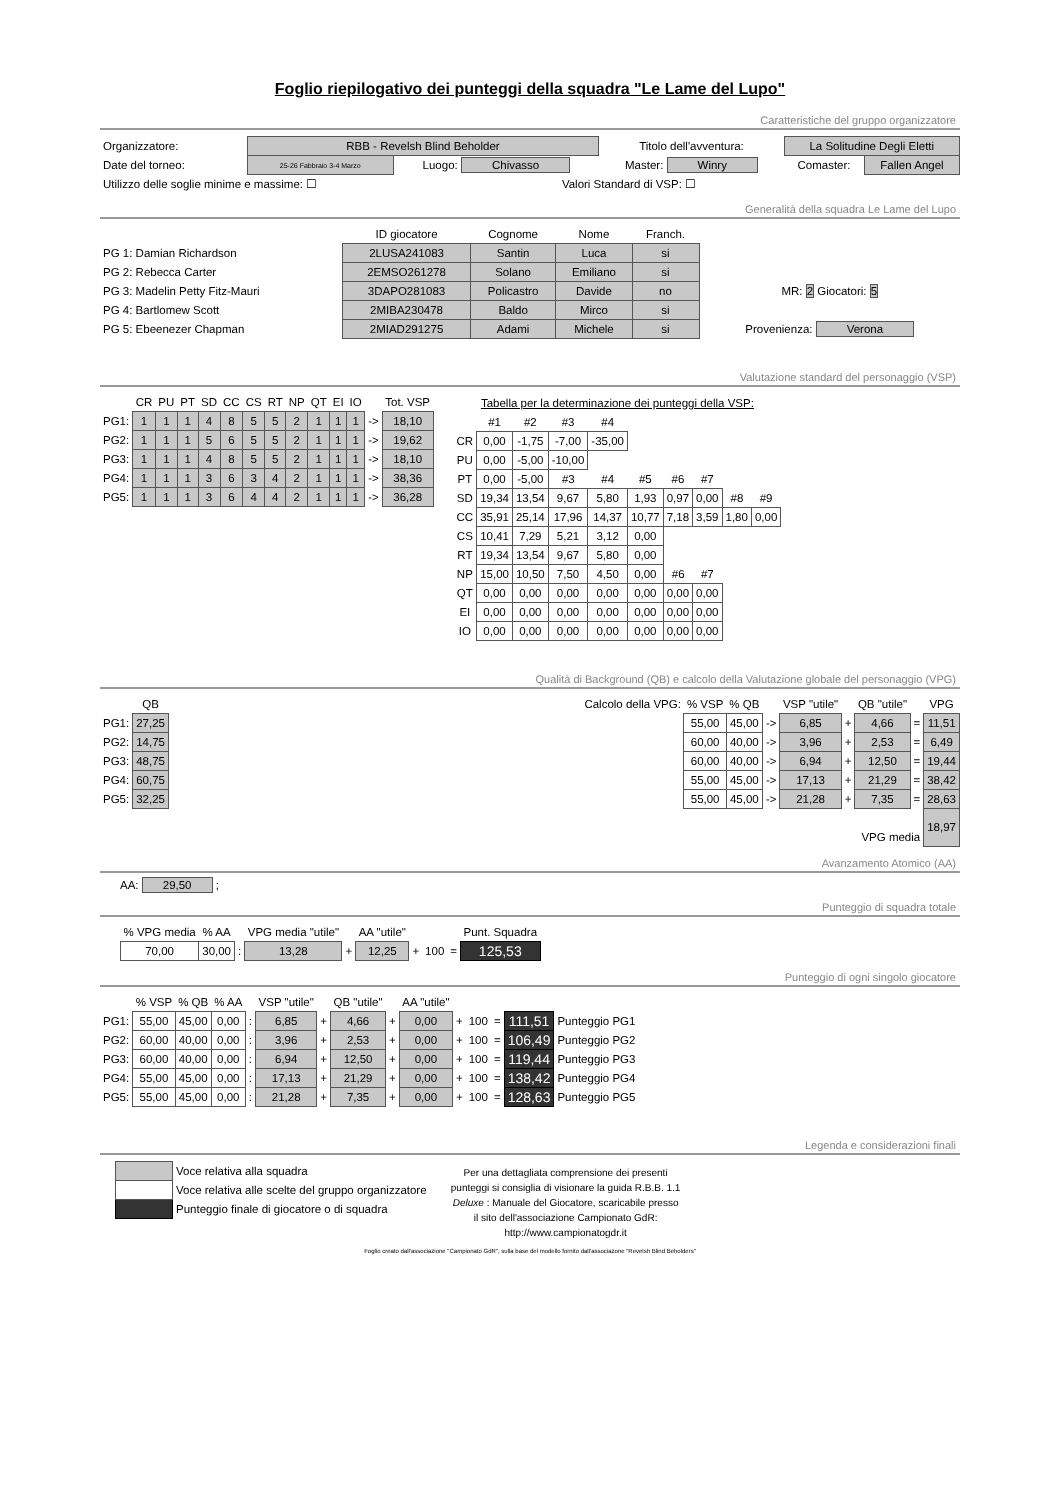Foglio riepilogativo dei punteggi della squadra "Le Lame del Lupo"
Caratteristiche del gruppo organizzatore
| Organizzatore: | RBB - Revelsh Blind Beholder | | Titolo dell'avventura: | La Solitudine Degli Eletti | |
| Date del torneo: | 25-26 Fabbraio 3-4 Marzo | Luogo: Chivasso | Master: Winry | Comaster: | Fallen Angel |
| Utilizzo delle soglie minime e massime: ☐ | | Valori Standard di VSP: ☐ | | | |
Generalità della squadra Le Lame del Lupo
| | ID giocatore | Cognome | Nome | Franch. | |
| PG 1: Damian Richardson | 2LUSA241083 | Santin | Luca | si | |
| PG 2: Rebecca Carter | 2EMSO261278 | Solano | Emiliano | si | |
| PG 3: Madelin Petty Fitz-Mauri | 3DAPO281083 | Policastro | Davide | no | MR: 2 Giocatori: 5 |
| PG 4: Bartlomew Scott | 2MIBA230478 | Baldo | Mirco | si | |
| PG 5: Ebeenezer Chapman | 2MIAD291275 | Adami | Michele | si | Provenienza: Verona |
Valutazione standard del personaggio (VSP)
| | CR | PU | PT | SD | CC | CS | RT | NP | QT | EI | IO | | Tot. VSP |
| PG1: | 1 | 1 | 1 | 4 | 8 | 5 | 5 | 2 | 1 | 1 | 1 | -> | 18,10 |
| PG2: | 1 | 1 | 1 | 5 | 6 | 5 | 5 | 2 | 1 | 1 | 1 | -> | 19,62 |
| PG3: | 1 | 1 | 1 | 4 | 8 | 5 | 5 | 2 | 1 | 1 | 1 | -> | 18,10 |
| PG4: | 1 | 1 | 1 | 3 | 6 | 3 | 4 | 2 | 1 | 1 | 1 | -> | 38,36 |
| PG5: | 1 | 1 | 1 | 3 | 6 | 4 | 4 | 2 | 1 | 1 | 1 | -> | 36,28 |
Tabella per la determinazione dei punteggi della VSP:
| | #1 | #2 | #3 | #4 | | | | | |
| CR | 0,00 | -1,75 | -7,00 | -35,00 | | | | | |
| PU | 0,00 | -5,00 | -10,00 | | | | | | |
| PT | 0,00 | -5,00 | #3 | #4 | #5 | #6 | #7 | | |
| SD | 19,34 | 13,54 | 9,67 | 5,80 | 1,93 | 0,97 | 0,00 | #8 | #9 |
| CC | 35,91 | 25,14 | 17,96 | 14,37 | 10,77 | 7,18 | 3,59 | 1,80 | 0,00 |
| CS | 10,41 | 7,29 | 5,21 | 3,12 | 0,00 | | | | |
| RT | 19,34 | 13,54 | 9,67 | 5,80 | 0,00 | | | | |
| NP | 15,00 | 10,50 | 7,50 | 4,50 | 0,00 | #6 | #7 | | |
| QT | 0,00 | 0,00 | 0,00 | 0,00 | 0,00 | 0,00 | 0,00 | | |
| EI | 0,00 | 0,00 | 0,00 | 0,00 | 0,00 | 0,00 | 0,00 | | |
| IO | 0,00 | 0,00 | 0,00 | 0,00 | 0,00 | 0,00 | 0,00 | | |
Qualità di Background (QB) e calcolo della Valutazione globale del personaggio (VPG)
| | QB |
| PG1: | 27,25 |
| PG2: | 14,75 |
| PG3: | 48,75 |
| PG4: | 60,75 |
| PG5: | 32,25 |
| Calcolo della VPG: | % VSP | % QB | | VSP "utile" | | QB "utile" | | VPG |
| | 55,00 | 45,00 | -> | 6,85 | + | 4,66 | = | 11,51 |
| | 60,00 | 40,00 | -> | 3,96 | + | 2,53 | = | 6,49 |
| | 60,00 | 40,00 | -> | 6,94 | + | 12,50 | = | 19,44 |
| | 55,00 | 45,00 | -> | 17,13 | + | 21,29 | = | 38,42 |
| | 55,00 | 45,00 | -> | 21,28 | + | 7,35 | = | 28,63 |
| VPG media | | | | | | | | 18,97 |
Avanzamento Atomico (AA)
AA: 29,50 ;
Punteggio di squadra totale
| % VPG media | % AA | | VPG media "utile" | | AA "utile" | | | | Punt. Squadra |
| 70,00 | 30,00 | : | 13,28 | + | 12,25 | + | 100 | = | 125,53 |
Punteggio di ogni singolo giocatore
| | % VSP | % QB | % AA | | VSP "utile" | | QB "utile" | | AA "utile" | | | | | |
| PG1: | 55,00 | 45,00 | 0,00 | : | 6,85 | + | 4,66 | + | 0,00 | + | 100 | = | 111,51 | Punteggio PG1 |
| PG2: | 60,00 | 40,00 | 0,00 | : | 3,96 | + | 2,53 | + | 0,00 | + | 100 | = | 106,49 | Punteggio PG2 |
| PG3: | 60,00 | 40,00 | 0,00 | : | 6,94 | + | 12,50 | + | 0,00 | + | 100 | = | 119,44 | Punteggio PG3 |
| PG4: | 55,00 | 45,00 | 0,00 | : | 17,13 | + | 21,29 | + | 0,00 | + | 100 | = | 138,42 | Punteggio PG4 |
| PG5: | 55,00 | 45,00 | 0,00 | : | 21,28 | + | 7,35 | + | 0,00 | + | 100 | = | 128,63 | Punteggio PG5 |
Legenda e considerazioni finali
| | Voce relativa alla squadra |
| | Voce relativa alle scelte del gruppo organizzatore |
| | Punteggio finale di giocatore o di squadra |
Per una dettagliata comprensione dei presenti punteggi si consiglia di visionare la guida R.B.B. 1.1 Deluxe : Manuale del Giocatore, scaricabile presso il sito dell'associazione Campionato GdR: http://www.campionatogdr.it
Foglio creato dall'associazione "Campionato GdR", sulla base del modello fornito dall'associazone "Revelsh Blind Beholders"